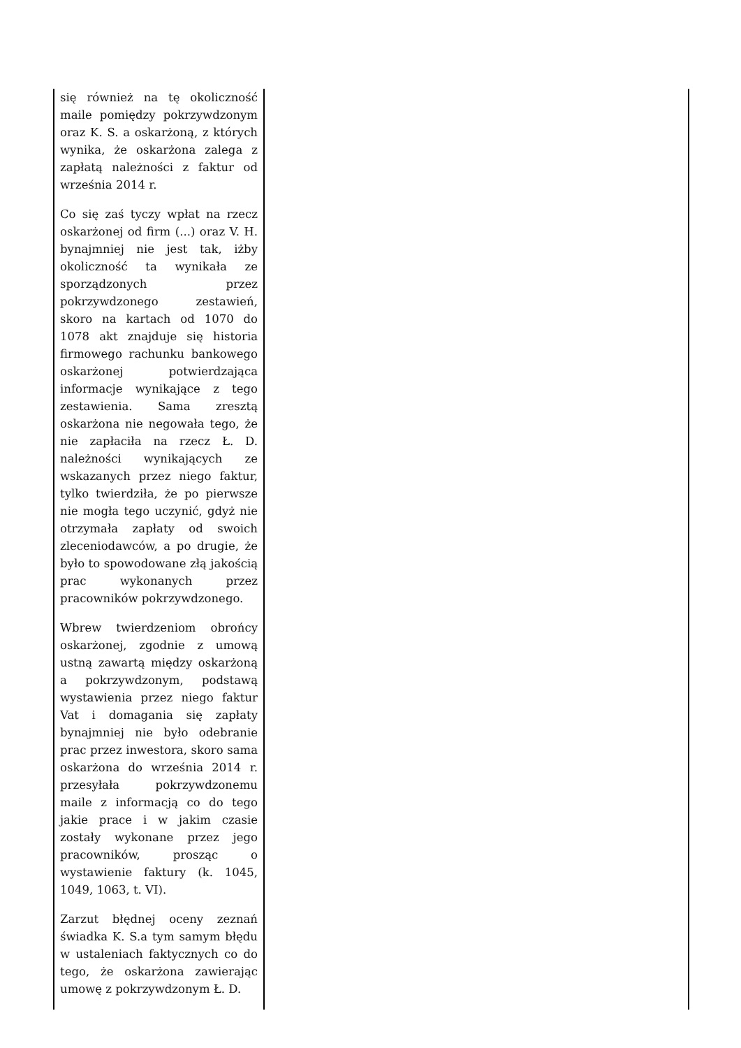| się również na tę okoliczność maile pomiędzy pokrzywdzonym oraz K. S. a oskarżoną, z których wynika, że oskarżona zalega z zapłatą należności z faktur od września 2014 r. Co się zaś tyczy wpłat na rzecz oskarżonej od firm (...) oraz V. H. bynajmniej nie jest tak, iżby okoliczność ta wynikała ze sporządzonych przez pokrzywdzonego zestawień, skoro na kartach od 1070 do 1078 akt znajduje się historia firmowego rachunku bankowego oskarżonej potwierdzająca informacje wynikające z tego zestawienia. Sama zresztą oskarżona nie negowała tego, że nie zapłaciła na rzecz Ł. D. należności wynikających ze wskazanych przez niego faktur, tylko twierdziła, że po pierwsze nie mogła tego uczynić, gdyż nie otrzymała zapłaty od swoich zleceniodawców, a po drugie, że było to spowodowane złą jakością prac wykonanych przez pracowników pokrzywdzonego. Wbrew twierdzeniom obrońcy oskarżonej, zgodnie z umową ustną zawartą między oskarżoną a pokrzywdzonym, podstawą wystawienia przez niego faktur Vat i domagania się zapłaty bynajmniej nie było odebranie prac przez inwestora, skoro sama oskarżona do września 2014 r. przesyłała pokrzywdzonemu maile z informacją co do tego jakie prace i w jakim czasie zostały wykonane przez jego pracowników, prosząc o wystawienie faktury (k. 1045, 1049, 1063, t. VI). Zarzut błędnej oceny zeznań świadka K. S.a tym samym błędu w ustaleniach faktycznych co do tego, że oskarżona zawierając umowę z pokrzywdzonym Ł. D. | |